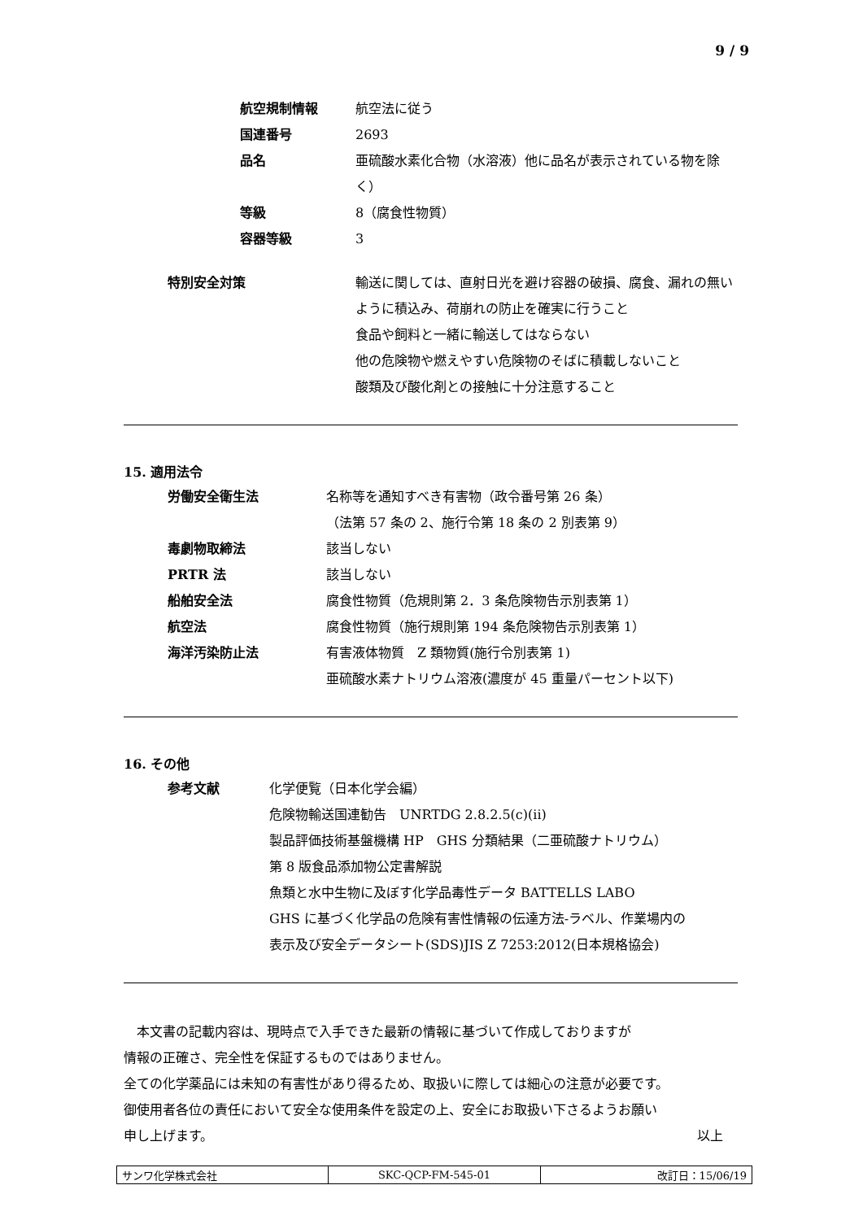9 / 9
航空規制情報 航空法に従う
国連番号 2693
品名 亜硫酸水素化合物（水溶液）他に品名が表示されている物を除く）
等級 8（腐食性物質）
容器等級 3
特別安全対策 輸送に関しては、直射日光を避け容器の破損、腐食、漏れの無いように積込み、荷崩れの防止を確実に行うこと
食品や飼料と一緒に輸送してはならない
他の危険物や燃えやすい危険物のそばに積載しないこと
酸類及び酸化剤との接触に十分注意すること
15. 適用法令
労働安全衛生法 名称等を通知すべき有害物（政令番号第 26 条）
（法第 57 条の 2、施行令第 18 条の 2 別表第 9）
毒劇物取締法 該当しない
PRTR 法 該当しない
船舶安全法 腐食性物質（危規則第 2．3 条危険物告示別表第 1）
航空法 腐食性物質（施行規則第 194 条危険物告示別表第 1）
海洋汚染防止法 有害液体物質　Z 類物質(施行令別表第 1)
亜硫酸水素ナトリウム溶液(濃度が 45 重量パーセント以下)
16. その他
参考文献 化学便覧（日本化学会編）
危険物輸送国連勧告　UNRTDG 2.8.2.5(c)(ii)
製品評価技術基盤機構 HP　GHS 分類結果（二亜硫酸ナトリウム）
第 8 版食品添加物公定書解説
魚類と水中生物に及ぼす化学品毒性データ BATTELLS LABO
GHS に基づく化学品の危険有害性情報の伝達方法-ラベル、作業場内の
表示及び安全データシート(SDS)JIS Z 7253:2012(日本規格協会)
　本文書の記載内容は、現時点で入手できた最新の情報に基づいて作成しておりますが
情報の正確さ、完全性を保証するものではありません。
全ての化学薬品には未知の有害性があり得るため、取扱いに際しては細心の注意が必要です。
御使用者各位の責任において安全な使用条件を設定の上、安全にお取扱い下さるようお願い
申し上げます。 以上
| サンワ化学株式会社 | SKC-QCP-FM-545-01 | 改訂日：15/06/19 |